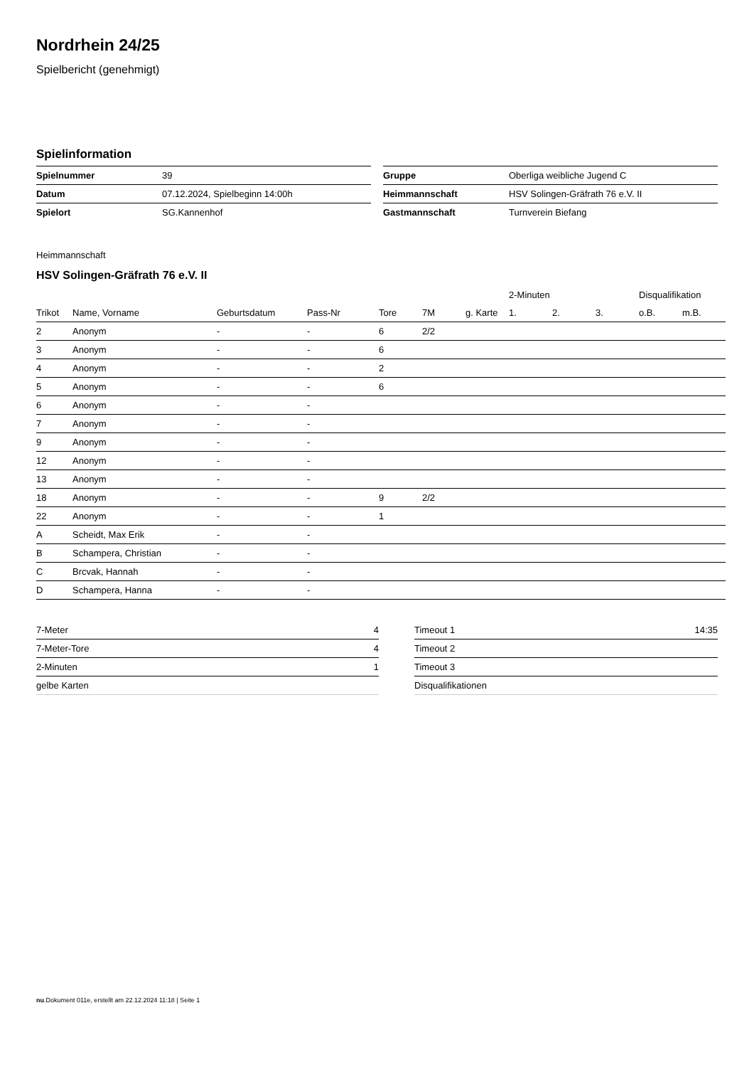Nordrhein 24/25
Spielbericht (genehmigt)
Spielinformation
| Spielnummer | 39 |
| Datum | 07.12.2024, Spielbeginn 14:00h |
| Spielort | SG.Kannenhof |
| Gruppe | Oberliga weibliche Jugend C |
| Heimmannschaft | HSV Solingen-Gräfrath 76 e.V. II |
| Gastmannschaft | Turnverein Biefang |
Heimmannschaft
HSV Solingen-Gräfrath 76 e.V. II
| | | | | | | | 2-Minuten | | | Disqualifikation | |
| --- | --- | --- | --- | --- | --- | --- | --- | --- | --- | --- | --- |
| Trikot | Name, Vorname | Geburtsdatum | Pass-Nr | Tore | 7M | g. Karte | 1. | 2. | 3. | o.B. | m.B. |
| 2 | Anonym | - | - | 6 | 2/2 | | | | | | |
| 3 | Anonym | - | - | 6 | | | | | | | |
| 4 | Anonym | - | - | 2 | | | | | | | |
| 5 | Anonym | - | - | 6 | | | | | | | |
| 6 | Anonym | - | - | | | | | | | | |
| 7 | Anonym | - | - | | | | | | | | |
| 9 | Anonym | - | - | | | | | | | | |
| 12 | Anonym | - | - | | | | | | | | |
| 13 | Anonym | - | - | | | | | | | | |
| 18 | Anonym | - | - | 9 | 2/2 | | | | | | |
| 22 | Anonym | - | - | 1 | | | | | | | |
| A | Scheidt, Max Erik | - | - | | | | | | | | |
| B | Schampera, Christian | - | - | | | | | | | | |
| C | Brcvak, Hannah | - | - | | | | | | | | |
| D | Schampera, Hanna | - | - | | | | | | | | |
| 7-Meter | 4 |
| 7-Meter-Tore | 4 |
| 2-Minuten | 1 |
| gelbe Karten | |
| Timeout 1 | 14:35 |
| Timeout 2 | |
| Timeout 3 | |
| Disqualifikationen | |
nu.Dokument 011e, erstellt am 22.12.2024 11:18 | Seite 1